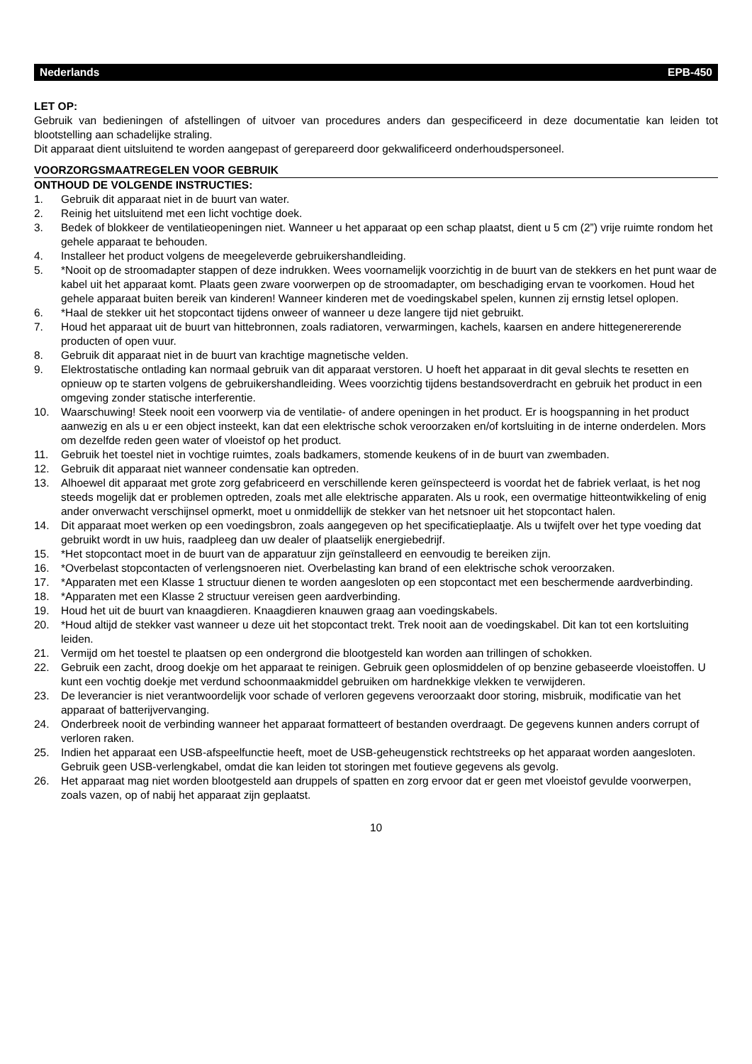Nederlands EPB-450
LET OP:
Gebruik van bedieningen of afstellingen of uitvoer van procedures anders dan gespecificeerd in deze documentatie kan leiden tot blootstelling aan schadelijke straling.
Dit apparaat dient uitsluitend te worden aangepast of gerepareerd door gekwalificeerd onderhoudspersoneel.
VOORZORGSMAATREGELEN VOOR GEBRUIK
ONTHOUD DE VOLGENDE INSTRUCTIES:
1. Gebruik dit apparaat niet in de buurt van water.
2. Reinig het uitsluitend met een licht vochtige doek.
3. Bedek of blokkeer de ventilatieopeningen niet. Wanneer u het apparaat op een schap plaatst, dient u 5 cm (2”) vrije ruimte rondom het gehele apparaat te behouden.
4. Installeer het product volgens de meegeleverde gebruikershandleiding.
5. *Nooit op de stroomadapter stappen of deze indrukken. Wees voornamelijk voorzichtig in de buurt van de stekkers en het punt waar de kabel uit het apparaat komt. Plaats geen zware voorwerpen op de stroomadapter, om beschadiging ervan te voorkomen. Houd het gehele apparaat buiten bereik van kinderen! Wanneer kinderen met de voedingskabel spelen, kunnen zij ernstig letsel oplopen.
6. *Haal de stekker uit het stopcontact tijdens onweer of wanneer u deze langere tijd niet gebruikt.
7. Houd het apparaat uit de buurt van hittebronnen, zoals radiatoren, verwarmingen, kachels, kaarsen en andere hittegenererende producten of open vuur.
8. Gebruik dit apparaat niet in de buurt van krachtige magnetische velden.
9. Elektrostatische ontlading kan normaal gebruik van dit apparaat verstoren. U hoeft het apparaat in dit geval slechts te resetten en opnieuw op te starten volgens de gebruikershandleiding. Wees voorzichtig tijdens bestandsoverdracht en gebruik het product in een omgeving zonder statische interferentie.
10. Waarschuwing! Steek nooit een voorwerp via de ventilatie- of andere openingen in het product. Er is hoogspanning in het product aanwezig en als u er een object insteekt, kan dat een elektrische schok veroorzaken en/of kortsluiting in de interne onderdelen. Mors om dezelfde reden geen water of vloeistof op het product.
11. Gebruik het toestel niet in vochtige ruimtes, zoals badkamers, stomende keukens of in de buurt van zwembaden.
12. Gebruik dit apparaat niet wanneer condensatie kan optreden.
13. Alhoewel dit apparaat met grote zorg gefabriceerd en verschillende keren geïnspecteerd is voordat het de fabriek verlaat, is het nog steeds mogelijk dat er problemen optreden, zoals met alle elektrische apparaten. Als u rook, een overmatige hitteontwikkeling of enig ander onverwacht verschijnsel opmerkt, moet u onmiddellijk de stekker van het netsnoer uit het stopcontact halen.
14. Dit apparaat moet werken op een voedingsbron, zoals aangegeven op het specificatieplaatje. Als u twijfelt over het type voeding dat gebruikt wordt in uw huis, raadpleeg dan uw dealer of plaatselijk energiebedrijf.
15. *Het stopcontact moet in de buurt van de apparatuur zijn geïnstalleerd en eenvoudig te bereiken zijn.
16. *Overbelast stopcontacten of verlengsnoeren niet. Overbelasting kan brand of een elektrische schok veroorzaken.
17. *Apparaten met een Klasse 1 structuur dienen te worden aangesloten op een stopcontact met een beschermende aardverbinding.
18. *Apparaten met een Klasse 2 structuur vereisen geen aardverbinding.
19. Houd het uit de buurt van knaagdieren. Knaagdieren knauwen graag aan voedingskabels.
20. *Houd altijd de stekker vast wanneer u deze uit het stopcontact trekt. Trek nooit aan de voedingskabel. Dit kan tot een kortsluiting leiden.
21. Vermijd om het toestel te plaatsen op een ondergrond die blootgesteld kan worden aan trillingen of schokken.
22. Gebruik een zacht, droog doekje om het apparaat te reinigen. Gebruik geen oplosmiddelen of op benzine gebaseerde vloeistoffen. U kunt een vochtig doekje met verdund schoonmaakmiddel gebruiken om hardnekkige vlekken te verwijderen.
23. De leverancier is niet verantwoordelijk voor schade of verloren gegevens veroorzaakt door storing, misbruik, modificatie van het apparaat of batterijvervanging.
24. Onderbreek nooit de verbinding wanneer het apparaat formatteert of bestanden overdraagt. De gegevens kunnen anders corrupt of verloren raken.
25. Indien het apparaat een USB-afspeelfunctie heeft, moet de USB-geheugenstick rechtstreeks op het apparaat worden aangesloten. Gebruik geen USB-verlengkabel, omdat die kan leiden tot storingen met foutieve gegevens als gevolg.
26. Het apparaat mag niet worden blootgesteld aan druppels of spatten en zorg ervoor dat er geen met vloeistof gevulde voorwerpen, zoals vazen, op of nabij het apparaat zijn geplaatst.
10